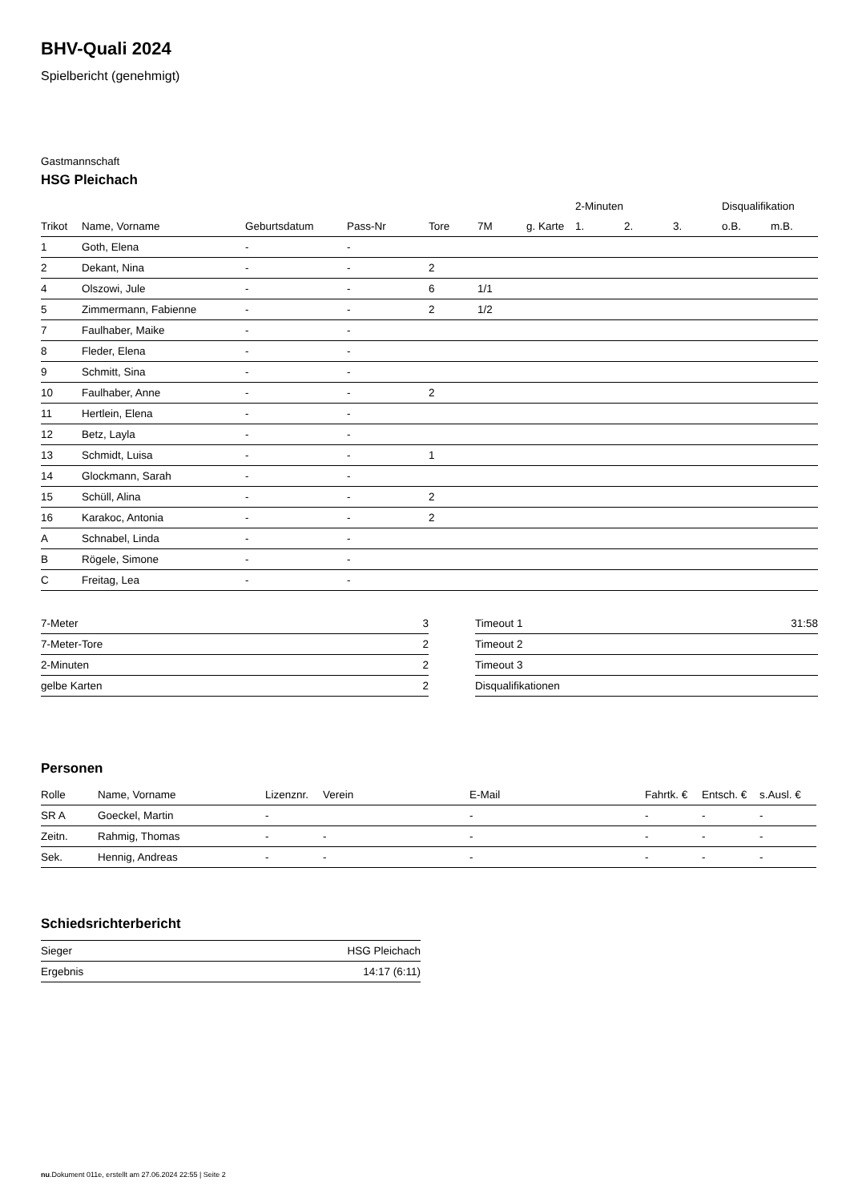BHV-Quali 2024
Spielbericht (genehmigt)
Gastmannschaft
HSG Pleichach
| | | | | | | | 2-Minuten | | | Disqualifikation | |
| --- | --- | --- | --- | --- | --- | --- | --- | --- | --- | --- | --- |
| Trikot | Name, Vorname | Geburtsdatum | Pass-Nr | Tore | 7M | g. Karte | 1. | 2. | 3. | o.B. | m.B. |
| 1 | Goth, Elena | - | - | | | | | | | | |
| 2 | Dekant, Nina | - | - | 2 | | | | | | | |
| 4 | Olszowi, Jule | - | - | 6 | 1/1 | | | | | | |
| 5 | Zimmermann, Fabienne | - | - | 2 | 1/2 | | | | | | |
| 7 | Faulhaber, Maike | - | - | | | | | | | | |
| 8 | Fleder, Elena | - | - | | | | | | | | |
| 9 | Schmitt, Sina | - | - | | | | | | | | |
| 10 | Faulhaber, Anne | - | - | 2 | | | | | | | |
| 11 | Hertlein, Elena | - | - | | | | | | | | |
| 12 | Betz, Layla | - | - | | | | | | | | |
| 13 | Schmidt, Luisa | - | - | 1 | | | | | | | |
| 14 | Glockmann, Sarah | - | - | | | | | | | | |
| 15 | Schüll, Alina | - | - | 2 | | | | | | | |
| 16 | Karakoc, Antonia | - | - | 2 | | | | | | | |
| A | Schnabel, Linda | - | - | | | | | | | | |
| B | Rögele, Simone | - | - | | | | | | | | |
| C | Freitag, Lea | - | - | | | | | | | | |
| 7-Meter | 3 |
| 7-Meter-Tore | 2 |
| 2-Minuten | 2 |
| gelbe Karten | 2 |
| Timeout 1 | 31:58 |
| Timeout 2 | |
| Timeout 3 | |
| Disqualifikationen | |
Personen
| Rolle | Name, Vorname | Lizenznr. | Verein | E-Mail | Fahrtk. € | Entsch. € | s.Ausl. € |
| --- | --- | --- | --- | --- | --- | --- | --- |
| SR A | Goeckel, Martin | - | | - | - | - | - |
| Zeitn. | Rahmig, Thomas | - | - | - | - | - | - |
| Sek. | Hennig, Andreas | - | - | - | - | - | - |
Schiedsrichterbericht
| Sieger | HSG Pleichach |
| Ergebnis | 14:17 (6:11) |
nu.Dokument 011e, erstellt am 27.06.2024 22:55 | Seite 2